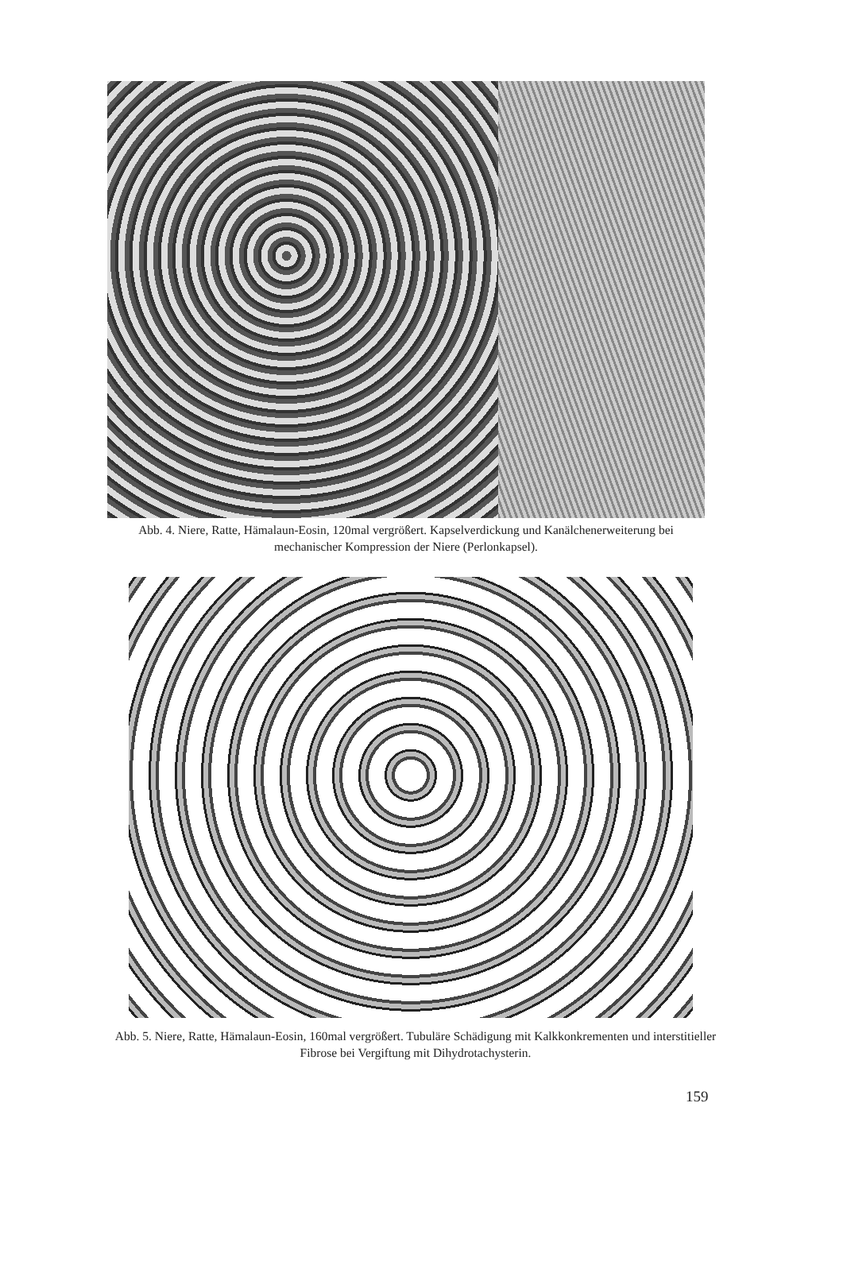Abb. 4. Niere, Ratte, Hämalaun-Eosin, 120mal vergrößert. Kapselverdickung und Kanälchenerweiterung bei mechanischer Kompression der Niere (Perlonkapsel).
Abb. 5. Niere, Ratte, Hämalaun-Eosin, 160mal vergrößert. Tubuläre Schädigung mit Kalkkonkrementen und interstitieller Fibrose bei Vergiftung mit Dihydrotachysterin.
159